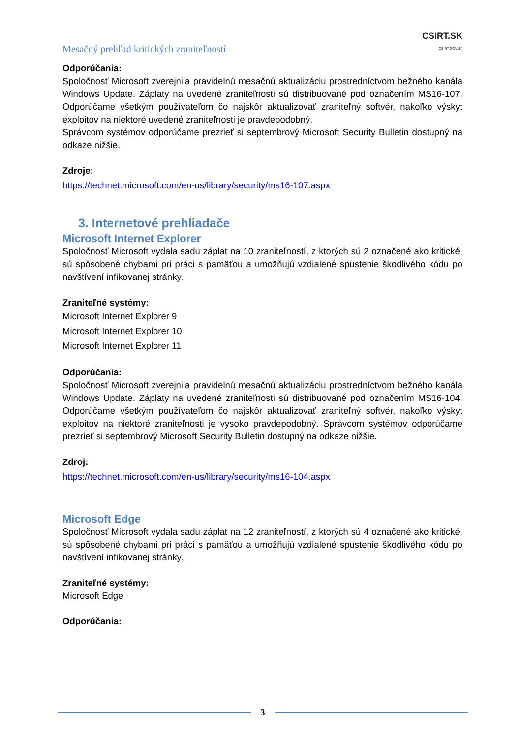Mesačný prehľad kritických zraniteľností CSIRT.SK
CSIRT.GOV.SK
Odporúčania:
Spoločnosť Microsoft zverejnila pravidelnú mesačnú aktualizáciu prostredníctvom bežného kanála Windows Update. Záplaty na uvedené zraniteľnosti sú distribuované pod označením MS16-107. Odporúčame všetkým používateľom čo najskôr aktualizovať zraniteľný softvér, nakoľko výskyt exploitov na niektoré uvedené zraniteľnosti je pravdepodobný.
Správcom systémov odporúčame prezrieť si septembrový Microsoft Security Bulletin dostupný na odkaze nižšie.
Zdroje:
https://technet.microsoft.com/en-us/library/security/ms16-107.aspx
3. Internetové prehliadače
Microsoft Internet Explorer
Spoločnosť Microsoft vydala sadu záplat na 10 zraniteľností, z ktorých sú 2 označené ako kritické, sú spôsobené chybami pri práci s pamäťou a umožňujú vzdialené spustenie škodlivého kódu po navštívení infikovanej stránky.
Zraniteľné systémy:
Microsoft Internet Explorer 9
Microsoft Internet Explorer 10
Microsoft Internet Explorer 11
Odporúčania:
Spoločnosť Microsoft zverejnila pravidelnú mesačnú aktualizáciu prostredníctvom bežného kanála Windows Update. Záplaty na uvedené zraniteľnosti sú distribuované pod označením MS16-104. Odporúčame všetkým používateľom čo najskôr aktualizovať zraniteľný softvér, nakoľko výskyt exploitov na niektoré zraniteľnosti je vysoko pravdepodobný. Správcom systémov odporúčame prezrieť si septembrový Microsoft Security Bulletin dostupný na odkaze nižšie.
Zdroj:
https://technet.microsoft.com/en-us/library/security/ms16-104.aspx
Microsoft Edge
Spoločnosť Microsoft vydala sadu záplat na 12 zraniteľností, z ktorých sú 4 označené ako kritické, sú spôsobené chybami pri práci s pamäťou a umožňujú vzdialené spustenie škodlivého kódu po navštívení infikovanej stránky.
Zraniteľné systémy:
Microsoft Edge
Odporúčania:
3